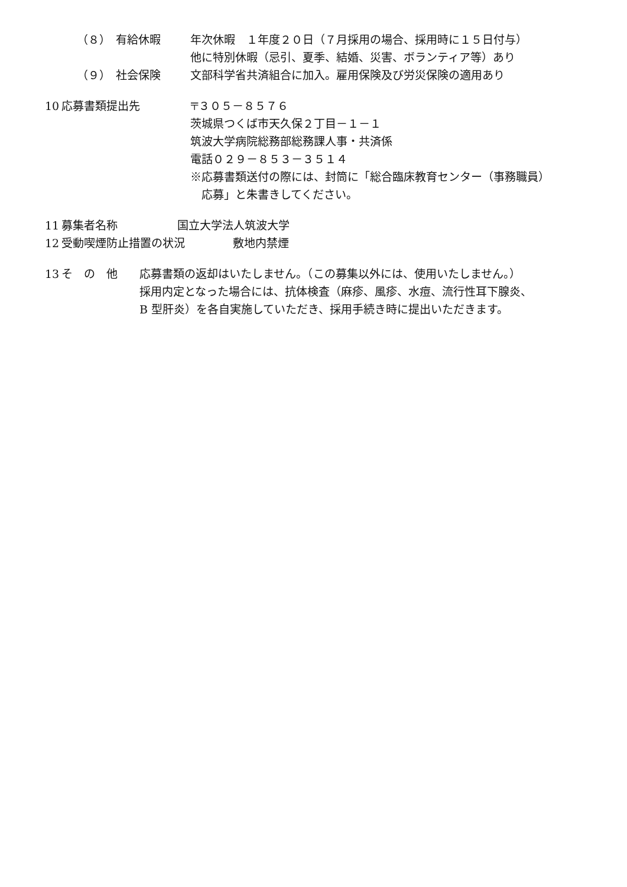（８） 有給休暇 年次休暇　１年度２０日（７月採用の場合、採用時に１５日付与）
他に特別休暇（忌引、夏季、結婚、災害、ボランティア等）あり
（９） 社会保険 文部科学省共済組合に加入。雇用保険及び労災保険の適用あり
10 応募書類提出先 〒３０５－８５７６
茨城県つくば市天久保２丁目－１－１
筑波大学病院総務部総務課人事・共済係
電話０２９－８５３－３５１４
※応募書類送付の際には、封筒に「総合臨床教育センター（事務職員）
　応募」と朱書きしてください。
11 募集者名称 国立大学法人筑波大学
12 受動喫煙防止措置の状況 敷地内禁煙
13 そ　の　他 応募書類の返却はいたしません。（この募集以外には、使用いたしません。）
採用内定となった場合には、抗体検査（麻疹、風疹、水痘、流行性耳下腺炎、
B 型肝炎）を各自実施していただき、採用手続き時に提出いただきます。